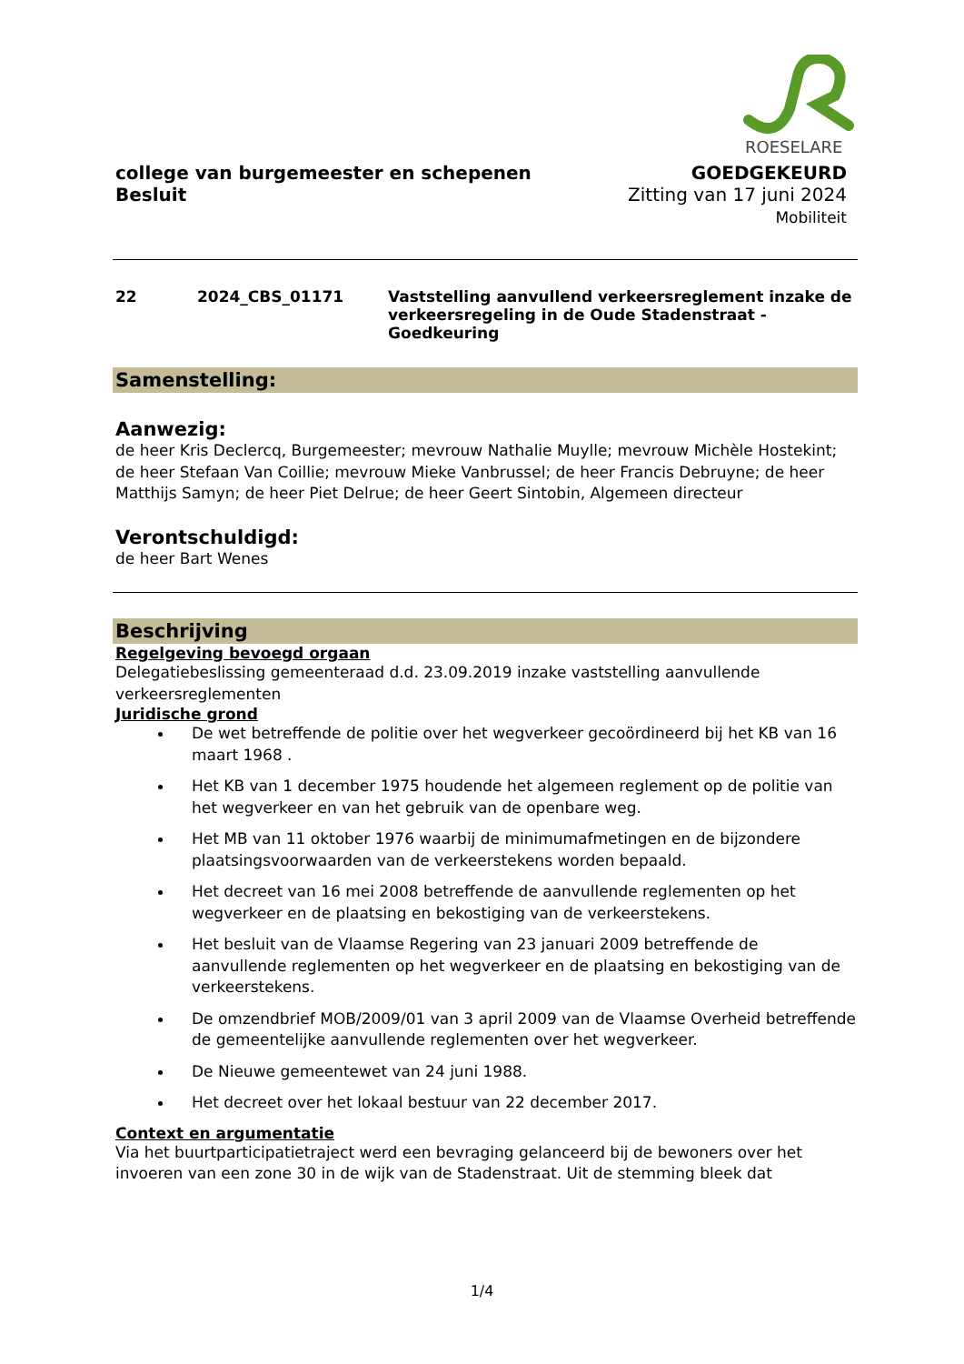ROESELARE
college van burgemeester en schepenen
Besluit
GOEDGEKEURD
Zitting van 17 juni 2024
Mobiliteit
22 2024_CBS_01171 Vaststelling aanvullend verkeersreglement inzake de verkeersregeling in de Oude Stadenstraat - Goedkeuring
Samenstelling:
Aanwezig:
de heer Kris Declercq, Burgemeester; mevrouw Nathalie Muylle; mevrouw Michèle Hostekint; de heer Stefaan Van Coillie; mevrouw Mieke Vanbrussel; de heer Francis Debruyne; de heer Matthijs Samyn; de heer Piet Delrue; de heer Geert Sintobin, Algemeen directeur
Verontschuldigd:
de heer Bart Wenes
Beschrijving
Regelgeving bevoegd orgaan
Delegatiebeslissing gemeenteraad d.d. 23.09.2019 inzake vaststelling aanvullende verkeersreglementen
Juridische grond
De wet betreffende de politie over het wegverkeer gecoördineerd bij het KB van 16 maart 1968 .
Het KB van 1 december 1975 houdende het algemeen reglement op de politie van het wegverkeer en van het gebruik van de openbare weg.
Het MB van 11 oktober 1976 waarbij de minimumafmetingen en de bijzondere plaatsingsvoorwaarden van de verkeerstekens worden bepaald.
Het decreet van 16 mei 2008 betreffende de aanvullende reglementen op het wegverkeer en de plaatsing en bekostiging van de verkeerstekens.
Het besluit van de Vlaamse Regering van 23 januari 2009 betreffende de aanvullende reglementen op het wegverkeer en de plaatsing en bekostiging van de verkeerstekens.
De omzendbrief MOB/2009/01 van 3 april 2009 van de Vlaamse Overheid betreffende de gemeentelijke aanvullende reglementen over het wegverkeer.
De Nieuwe gemeentewet van 24 juni 1988.
Het decreet over het lokaal bestuur van 22 december 2017.
Context en argumentatie
Via het buurtparticipatietraject werd een bevraging gelanceerd bij de bewoners over het invoeren van een zone 30 in de wijk van de Stadenstraat. Uit de stemming bleek dat
1/4